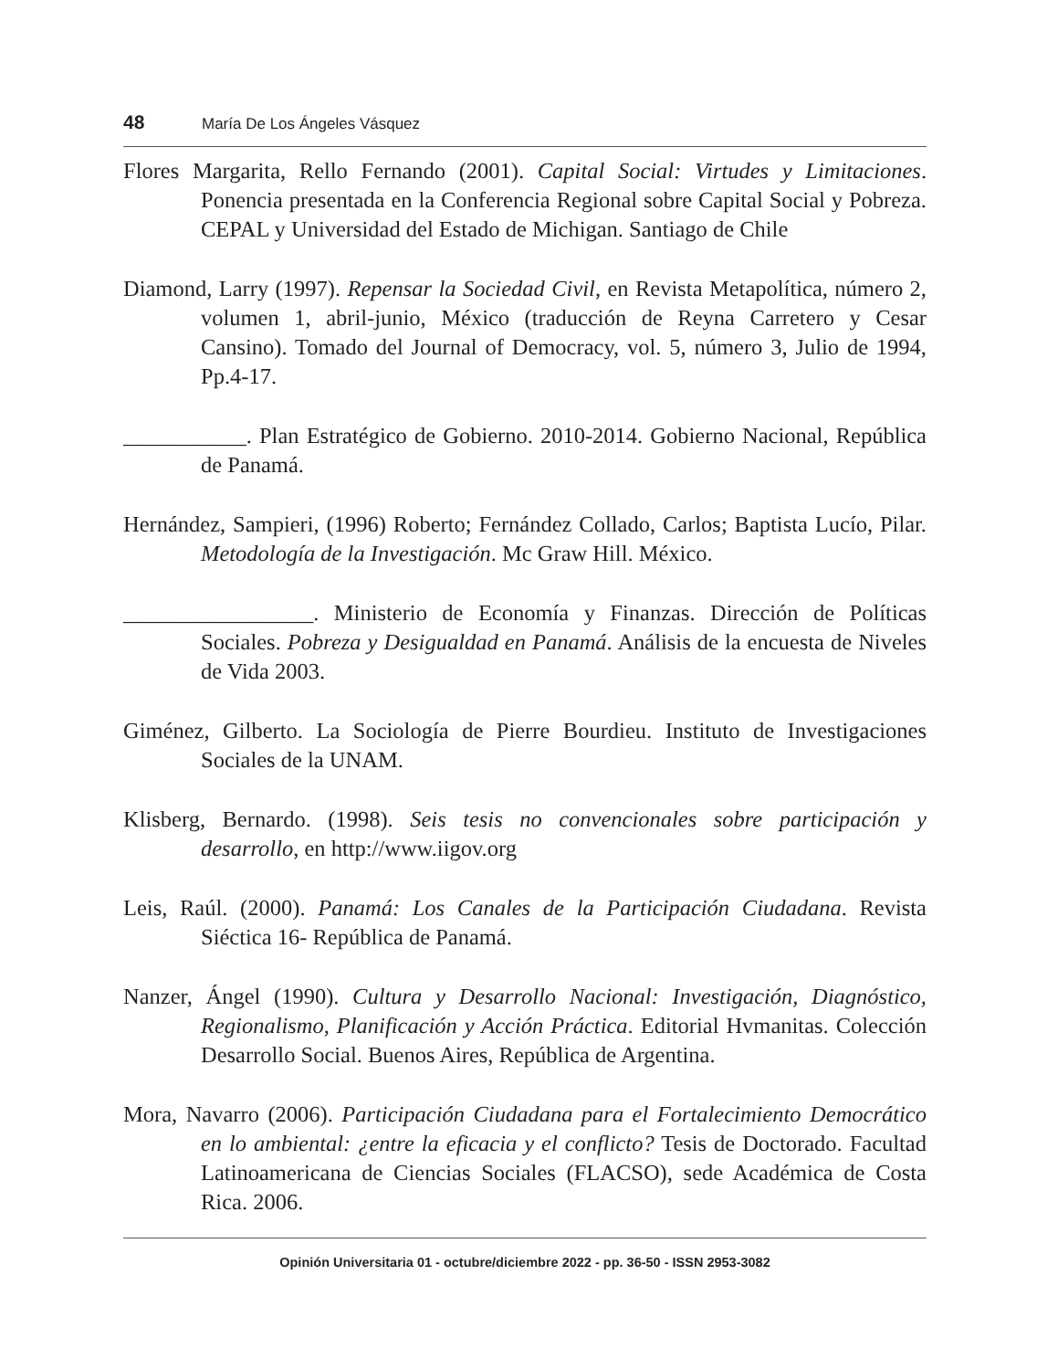48 María De Los Ángeles Vásquez
Flores Margarita, Rello Fernando (2001). Capital Social: Virtudes y Limitaciones. Ponencia presentada en la Conferencia Regional sobre Capital Social y Pobreza. CEPAL y Universidad del Estado de Michigan. Santiago de Chile
Diamond, Larry (1997). Repensar la Sociedad Civil, en Revista Metapolítica, número 2, volumen 1, abril-junio, México (traducción de Reyna Carretero y Cesar Cansino). Tomado del Journal of Democracy, vol. 5, número 3, Julio de 1994, Pp.4-17.
___________. Plan Estratégico de Gobierno. 2010-2014. Gobierno Nacional, República de Panamá.
Hernández, Sampieri, (1996) Roberto; Fernández Collado, Carlos; Baptista Lucío, Pilar. Metodología de la Investigación. Mc Graw Hill. México.
_________________. Ministerio de Economía y Finanzas. Dirección de Políticas Sociales. Pobreza y Desigualdad en Panamá. Análisis de la encuesta de Niveles de Vida 2003.
Giménez, Gilberto. La Sociología de Pierre Bourdieu. Instituto de Investigaciones Sociales de la UNAM.
Klisberg, Bernardo. (1998). Seis tesis no convencionales sobre participación y desarrollo, en http://www.iigov.org
Leis, Raúl. (2000). Panamá: Los Canales de la Participación Ciudadana. Revista Siéctica 16- República de Panamá.
Nanzer, Ángel (1990). Cultura y Desarrollo Nacional: Investigación, Diagnóstico, Regionalismo, Planificación y Acción Práctica. Editorial Hvmanitas. Colección Desarrollo Social. Buenos Aires, República de Argentina.
Mora, Navarro (2006). Participación Ciudadana para el Fortalecimiento Democrático en lo ambiental: ¿entre la eficacia y el conflicto? Tesis de Doctorado. Facultad Latinoamericana de Ciencias Sociales (FLACSO), sede Académica de Costa Rica. 2006.
Opinión Universitaria 01 - octubre/diciembre 2022 - pp. 36-50 - ISSN 2953-3082